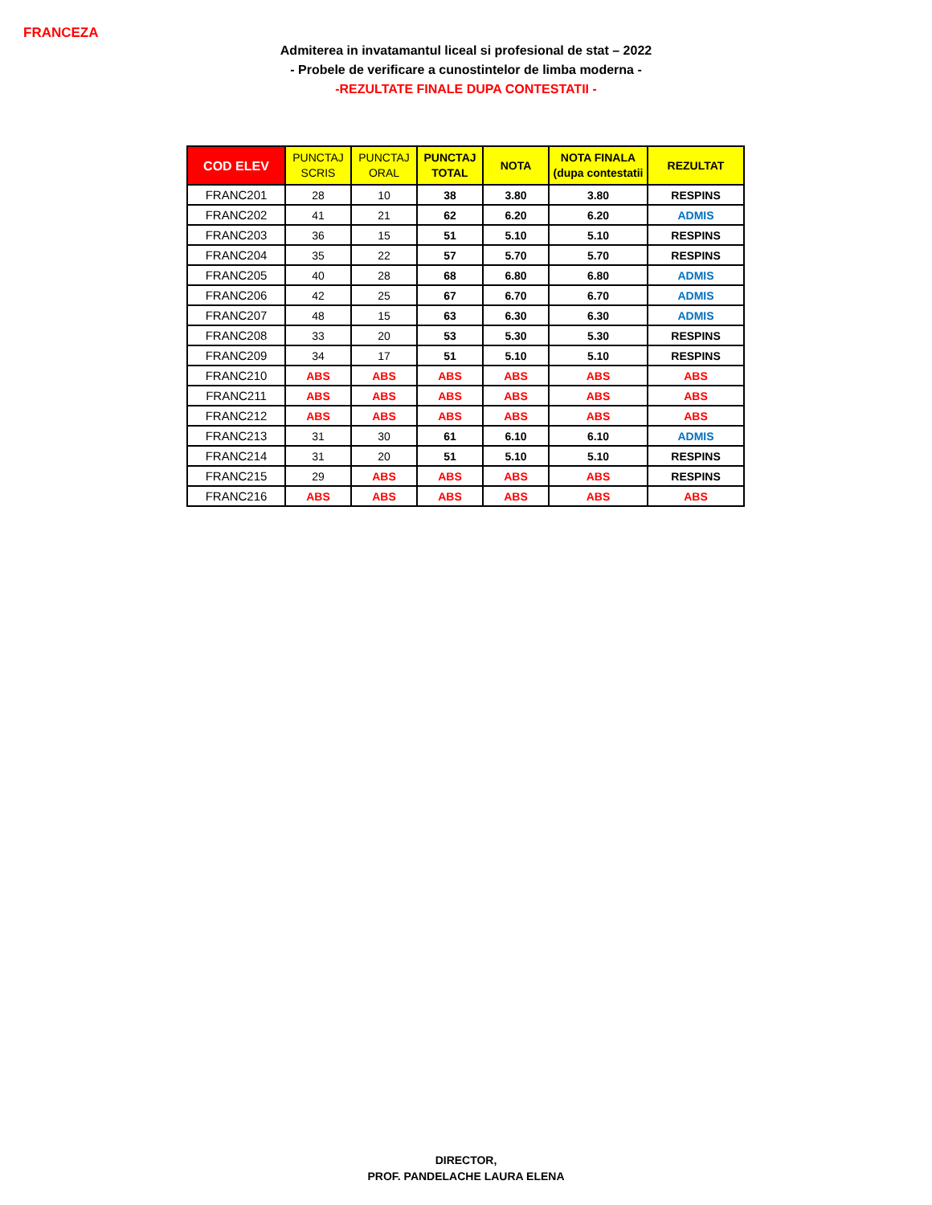FRANCEZA
Admiterea in invatamantul liceal si profesional de stat – 2022
- Probele de verificare a cunostintelor de limba moderna -
-REZULTATE FINALE DUPA CONTESTATII -
| COD ELEV | PUNCTAJ SCRIS | PUNCTAJ ORAL | PUNCTAJ TOTAL | NOTA | NOTA FINALA (dupa contestatii | REZULTAT |
| --- | --- | --- | --- | --- | --- | --- |
| FRANC201 | 28 | 10 | 38 | 3.80 | 3.80 | RESPINS |
| FRANC202 | 41 | 21 | 62 | 6.20 | 6.20 | ADMIS |
| FRANC203 | 36 | 15 | 51 | 5.10 | 5.10 | RESPINS |
| FRANC204 | 35 | 22 | 57 | 5.70 | 5.70 | RESPINS |
| FRANC205 | 40 | 28 | 68 | 6.80 | 6.80 | ADMIS |
| FRANC206 | 42 | 25 | 67 | 6.70 | 6.70 | ADMIS |
| FRANC207 | 48 | 15 | 63 | 6.30 | 6.30 | ADMIS |
| FRANC208 | 33 | 20 | 53 | 5.30 | 5.30 | RESPINS |
| FRANC209 | 34 | 17 | 51 | 5.10 | 5.10 | RESPINS |
| FRANC210 | ABS | ABS | ABS | ABS | ABS | ABS |
| FRANC211 | ABS | ABS | ABS | ABS | ABS | ABS |
| FRANC212 | ABS | ABS | ABS | ABS | ABS | ABS |
| FRANC213 | 31 | 30 | 61 | 6.10 | 6.10 | ADMIS |
| FRANC214 | 31 | 20 | 51 | 5.10 | 5.10 | RESPINS |
| FRANC215 | 29 | ABS | ABS | ABS | ABS | RESPINS |
| FRANC216 | ABS | ABS | ABS | ABS | ABS | ABS |
DIRECTOR,
PROF. PANDELACHE LAURA ELENA